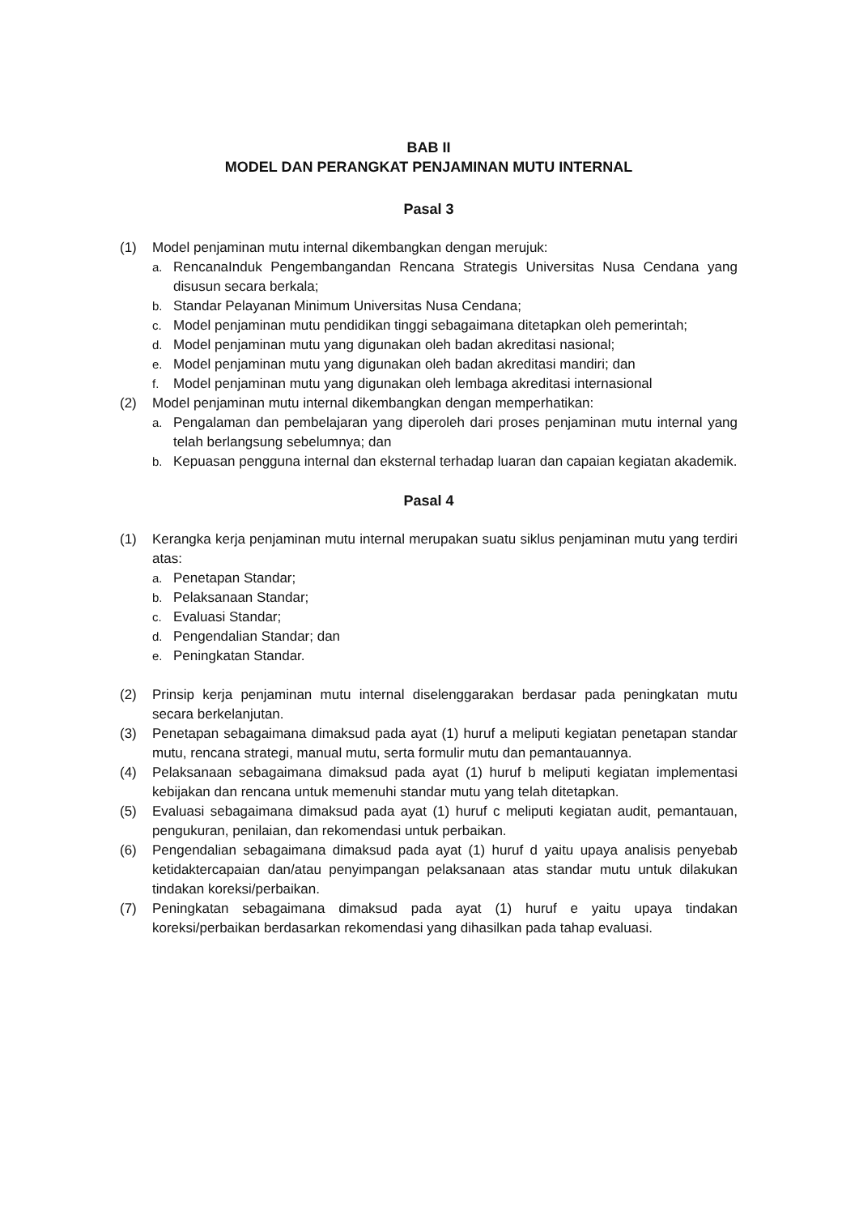BAB II
MODEL DAN PERANGKAT PENJAMINAN MUTU INTERNAL
Pasal 3
(1) Model penjaminan mutu internal dikembangkan dengan merujuk:
a. RencanaInduk Pengembangandan Rencana Strategis Universitas Nusa Cendana yang disusun secara berkala;
b. Standar Pelayanan Minimum Universitas Nusa Cendana;
c. Model penjaminan mutu pendidikan tinggi sebagaimana ditetapkan oleh pemerintah;
d. Model penjaminan mutu yang digunakan oleh badan akreditasi nasional;
e. Model penjaminan mutu yang digunakan oleh badan akreditasi mandiri; dan
f. Model penjaminan mutu yang digunakan oleh lembaga akreditasi internasional
(2) Model penjaminan mutu internal dikembangkan dengan memperhatikan:
a. Pengalaman dan pembelajaran yang diperoleh dari proses penjaminan mutu internal yang telah berlangsung sebelumnya; dan
b. Kepuasan pengguna internal dan eksternal terhadap luaran dan capaian kegiatan akademik.
Pasal 4
(1) Kerangka kerja penjaminan mutu internal merupakan suatu siklus penjaminan mutu yang terdiri atas:
a. Penetapan Standar;
b. Pelaksanaan Standar;
c. Evaluasi Standar;
d. Pengendalian Standar; dan
e. Peningkatan Standar.
(2) Prinsip kerja penjaminan mutu internal diselenggarakan berdasar pada peningkatan mutu secara berkelanjutan.
(3) Penetapan sebagaimana dimaksud pada ayat (1) huruf a meliputi kegiatan penetapan standar mutu, rencana strategi, manual mutu, serta formulir mutu dan pemantauannya.
(4) Pelaksanaan sebagaimana dimaksud pada ayat (1) huruf b meliputi kegiatan implementasi kebijakan dan rencana untuk memenuhi standar mutu yang telah ditetapkan.
(5) Evaluasi sebagaimana dimaksud pada ayat (1) huruf c meliputi kegiatan audit, pemantauan, pengukuran, penilaian, dan rekomendasi untuk perbaikan.
(6) Pengendalian sebagaimana dimaksud pada ayat (1) huruf d yaitu upaya analisis penyebab ketidaktercapaian dan/atau penyimpangan pelaksanaan atas standar mutu untuk dilakukan tindakan koreksi/perbaikan.
(7) Peningkatan sebagaimana dimaksud pada ayat (1) huruf e yaitu upaya tindakan koreksi/perbaikan berdasarkan rekomendasi yang dihasilkan pada tahap evaluasi.